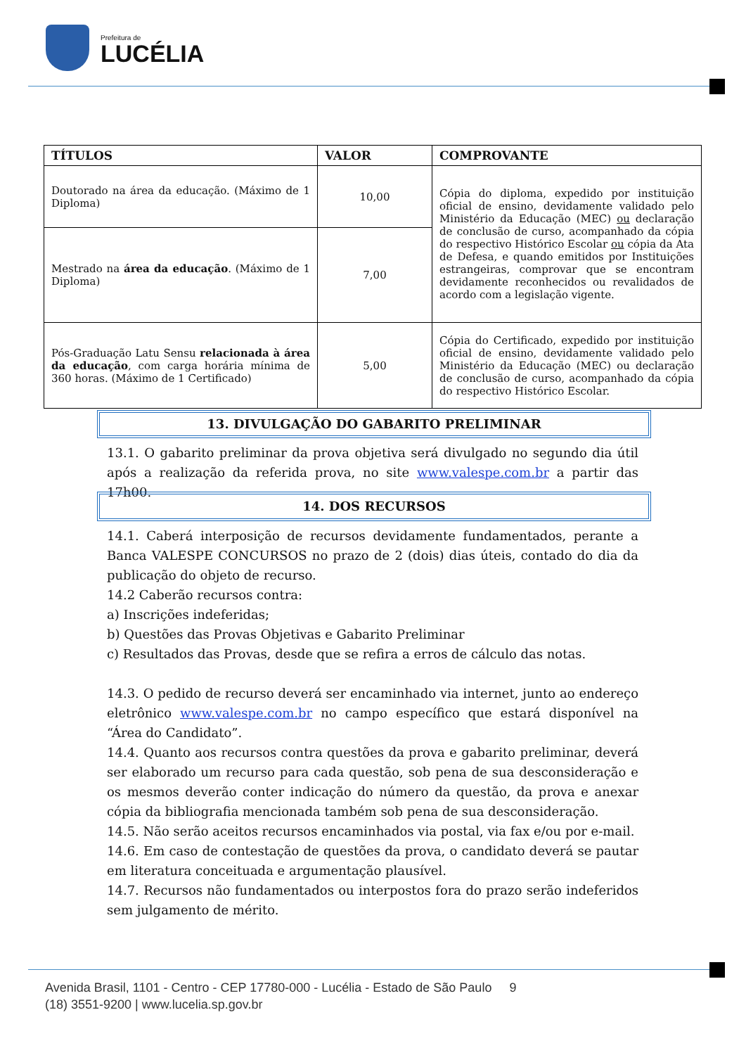Prefeitura de
LUCÉLIA
| TÍTULOS | VALOR | COMPROVANTE |
| --- | --- | --- |
| Doutorado na área da educação. (Máximo de 1 Diploma) | 10,00 | Cópia do diploma, expedido por instituição oficial de ensino, devidamente validado pelo Ministério da Educação (MEC) ou declaração de conclusão de curso, acompanhado da cópia do respectivo Histórico Escolar ou cópia da Ata de Defesa, e quando emitidos por Instituições estrangeiras, comprovar que se encontram devidamente reconhecidos ou revalidados de acordo com a legislação vigente. |
| Mestrado na área da educação . (Máximo de 1 Diploma) | 7,00 | |
| Pós-Graduação Latu Sensu relacionada à área da educação , com carga horária mínima de 360 horas. (Máximo de 1 Certificado) | 5,00 | Cópia do Certificado, expedido por instituição oficial de ensino, devidamente validado pelo Ministério da Educação (MEC) ou declaração de conclusão de curso, acompanhado da cópia do respectivo Histórico Escolar. |
13. DIVULGAÇÃO DO GABARITO PRELIMINAR
13.1. O gabarito preliminar da prova objetiva será divulgado no segundo dia útil após a realização da referida prova, no site www.valespe.com.br a partir das 17h00.
14. DOS RECURSOS
14.1. Caberá interposição de recursos devidamente fundamentados, perante a Banca VALESPE CONCURSOS no prazo de 2 (dois) dias úteis, contado do dia da publicação do objeto de recurso.
14.2 Caberão recursos contra:
a) Inscrições indeferidas;
b) Questões das Provas Objetivas e Gabarito Preliminar
c) Resultados das Provas, desde que se refira a erros de cálculo das notas.
14.3. O pedido de recurso deverá ser encaminhado via internet, junto ao endereço eletrônico www.valespe.com.br no campo específico que estará disponível na “Área do Candidato”.
14.4. Quanto aos recursos contra questões da prova e gabarito preliminar, deverá ser elaborado um recurso para cada questão, sob pena de sua desconsideração e os mesmos deverão conter indicação do número da questão, da prova e anexar cópia da bibliografia mencionada também sob pena de sua desconsideração.
14.5. Não serão aceitos recursos encaminhados via postal, via fax e/ou por e-mail.
14.6. Em caso de contestação de questões da prova, o candidato deverá se pautar em literatura conceituada e argumentação plausível.
14.7. Recursos não fundamentados ou interpostos fora do prazo serão indeferidos sem julgamento de mérito.
Avenida Brasil, 1101 - Centro - CEP 17780-000 - Lucélia - Estado de São Paulo 9
(18) 3551-9200 | www.lucelia.sp.gov.br